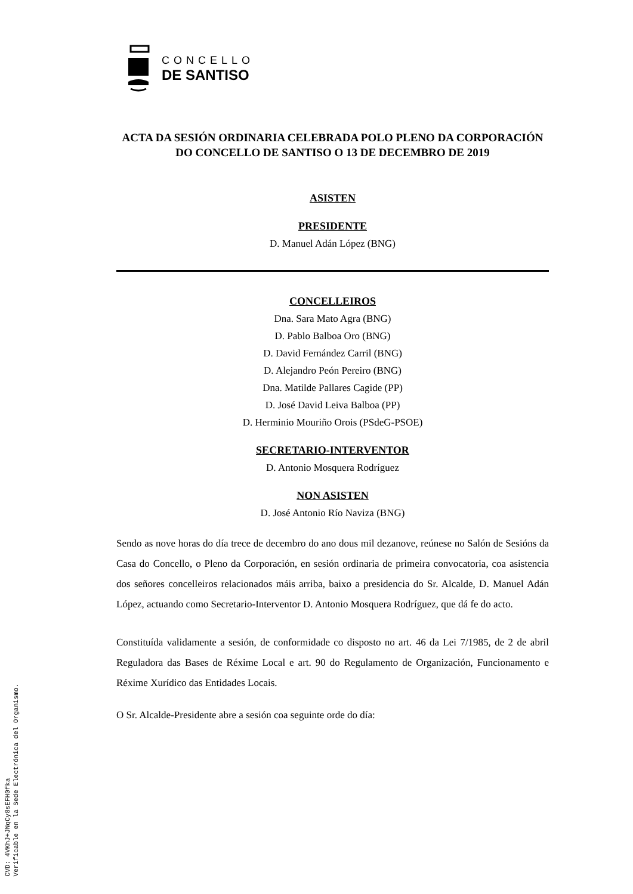CONCELLO
DE SANTISO
ACTA DA SESIÓN ORDINARIA CELEBRADA POLO PLENO DA CORPORACIÓN DO CONCELLO DE SANTISO O 13 DE DECEMBRO DE 2019
ASISTEN
PRESIDENTE
D. Manuel Adán López (BNG)
CONCELLEIROS
Dna. Sara Mato Agra (BNG)
D. Pablo Balboa Oro (BNG)
D. David Fernández Carril (BNG)
D. Alejandro Peón Pereiro (BNG)
Dna. Matilde Pallares Cagide (PP)
D. José David Leiva Balboa (PP)
D. Herminio Mouriño Orois (PSdeG-PSOE)
SECRETARIO-INTERVENTOR
D. Antonio Mosquera Rodríguez
NON ASISTEN
D. José Antonio Río Naviza (BNG)
Sendo as nove horas do día trece de decembro do ano dous mil dezanove, reúnese no Salón de Sesións da Casa do Concello, o Pleno da Corporación, en sesión ordinaria de primeira convocatoria, coa asistencia dos señores concelleiros relacionados máis arriba, baixo a presidencia do Sr. Alcalde, D. Manuel Adán López, actuando como Secretario-Interventor D. Antonio Mosquera Rodríguez, que dá fe do acto.
Constituída validamente a sesión, de conformidade co disposto no art. 46 da Lei 7/1985, de 2 de abril Reguladora das Bases de Réxime Local e art. 90 do Regulamento de Organización, Funcionamento e Réxime Xurídico das Entidades Locais.
O Sr. Alcalde-Presidente abre a sesión coa seguinte orde do día:
CVD: 4VKhJ+JNqCy8sEFH0fka
Verificable en la Sede Electrónica del Organismo.